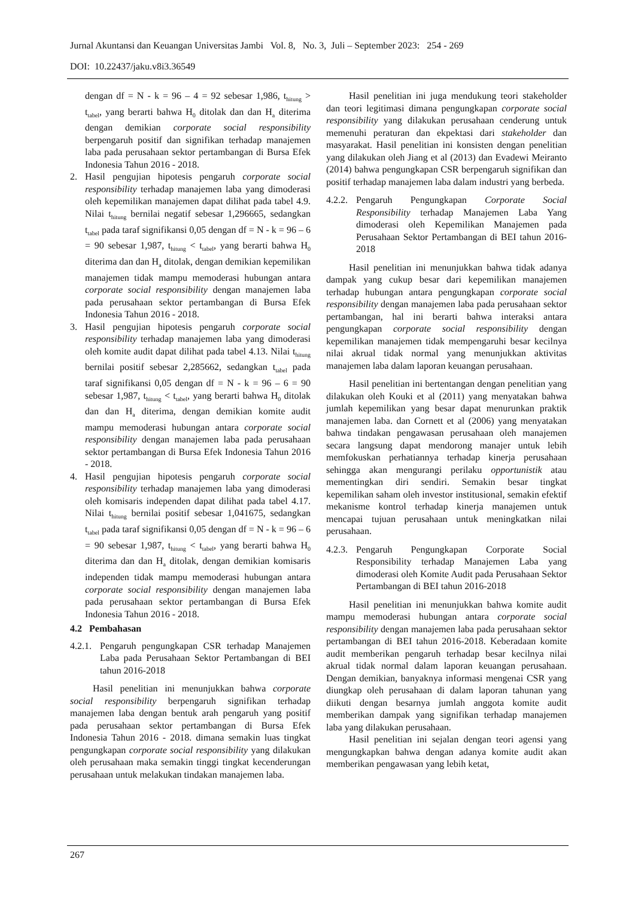Jurnal Akuntansi dan Keuangan Universitas Jambi Vol. 8, No. 3, Juli – September 2023: 254 - 269
DOI: 10.22437/jaku.v8i3.36549
dengan df = N - k = 96 – 4 = 92 sebesar 1,986, t<sub>hitung</sub> > t<sub>tabel</sub>, yang berarti bahwa H<sub>0</sub> ditolak dan dan H<sub>a</sub> diterima dengan demikian corporate social responsibility berpengaruh positif dan signifikan terhadap manajemen laba pada perusahaan sektor pertambangan di Bursa Efek Indonesia Tahun 2016 - 2018.
2. Hasil pengujian hipotesis pengaruh corporate social responsibility terhadap manajemen laba yang dimoderasi oleh kepemilikan manajemen dapat dilihat pada tabel 4.9. Nilai t<sub>hitung</sub> bernilai negatif sebesar 1,296665, sedangkan t<sub>tabel</sub> pada taraf signifikansi 0,05 dengan df = N - k = 96 – 6 = 90 sebesar 1,987, t<sub>hitung</sub> < t<sub>tabel</sub>, yang berarti bahwa H<sub>0</sub> diterima dan dan H<sub>a</sub> ditolak, dengan demikian kepemilikan manajemen tidak mampu memoderasi hubungan antara corporate social responsibility dengan manajemen laba pada perusahaan sektor pertambangan di Bursa Efek Indonesia Tahun 2016 - 2018.
3. Hasil pengujian hipotesis pengaruh corporate social responsibility terhadap manajemen laba yang dimoderasi oleh komite audit dapat dilihat pada tabel 4.13. Nilai t<sub>hitung</sub> bernilai positif sebesar 2,285662, sedangkan t<sub>tabel</sub> pada taraf signifikansi 0,05 dengan df = N - k = 96 – 6 = 90 sebesar 1,987, t<sub>hitung</sub> < t<sub>tabel</sub>, yang berarti bahwa H<sub>0</sub> ditolak dan dan H<sub>a</sub> diterima, dengan demikian komite audit mampu memoderasi hubungan antara corporate social responsibility dengan manajemen laba pada perusahaan sektor pertambangan di Bursa Efek Indonesia Tahun 2016 - 2018.
4. Hasil pengujian hipotesis pengaruh corporate social responsibility terhadap manajemen laba yang dimoderasi oleh komisaris independen dapat dilihat pada tabel 4.17. Nilai t<sub>hitung</sub> bernilai positif sebesar 1,041675, sedangkan t<sub>tabel</sub> pada taraf signifikansi 0,05 dengan df = N - k = 96 – 6 = 90 sebesar 1,987, t<sub>hitung</sub> < t<sub>tabel</sub>, yang berarti bahwa H<sub>0</sub> diterima dan dan H<sub>a</sub> ditolak, dengan demikian komisaris independen tidak mampu memoderasi hubungan antara corporate social responsibility dengan manajemen laba pada perusahaan sektor pertambangan di Bursa Efek Indonesia Tahun 2016 - 2018.
4.2 Pembahasan
4.2.1.
Pengaruh pengungkapan CSR terhadap Manajemen Laba pada Perusahaan Sektor Pertambangan di BEI tahun 2016-2018
Hasil penelitian ini menunjukkan bahwa corporate social responsibility berpengaruh signifikan terhadap manajemen laba dengan bentuk arah pengaruh yang positif pada perusahaan sektor pertambangan di Bursa Efek Indonesia Tahun 2016 - 2018. dimana semakin luas tingkat pengungkapan corporate social responsibility yang dilakukan oleh perusahaan maka semakin tinggi tingkat kecenderungan perusahaan untuk melakukan tindakan manajemen laba.
Hasil penelitian ini juga mendukung teori stakeholder dan teori legitimasi dimana pengungkapan corporate social responsibility yang dilakukan perusahaan cenderung untuk memenuhi peraturan dan ekpektasi dari stakeholder dan masyarakat. Hasil penelitian ini konsisten dengan penelitian yang dilakukan oleh Jiang et al (2013) dan Evadewi Meiranto (2014) bahwa pengungkapan CSR berpengaruh signifikan dan positif terhadap manajemen laba dalam industri yang berbeda.
4.2.2.
Pengaruh Pengungkapan Corporate Social Responsibility terhadap Manajemen Laba Yang dimoderasi oleh Kepemilikan Manajemen pada Perusahaan Sektor Pertambangan di BEI tahun 2016-2018
Hasil penelitian ini menunjukkan bahwa tidak adanya dampak yang cukup besar dari kepemilikan manajemen terhadap hubungan antara pengungkapan corporate social responsibility dengan manajemen laba pada perusahaan sektor pertambangan, hal ini berarti bahwa interaksi antara pengungkapan corporate social responsibility dengan kepemilikan manajemen tidak mempengaruhi besar kecilnya nilai akrual tidak normal yang menunjukkan aktivitas manajemen laba dalam laporan keuangan perusahaan.
Hasil penelitian ini bertentangan dengan penelitian yang dilakukan oleh Kouki et al (2011) yang menyatakan bahwa jumlah kepemilikan yang besar dapat menurunkan praktik manajemen laba. dan Cornett et al (2006) yang menyatakan bahwa tindakan pengawasan perusahaan oleh manajemen secara langsung dapat mendorong manajer untuk lebih memfokuskan perhatiannya terhadap kinerja perusahaan sehingga akan mengurangi perilaku opportunistik atau mementingkan diri sendiri. Semakin besar tingkat kepemilikan saham oleh investor institusional, semakin efektif mekanisme kontrol terhadap kinerja manajemen untuk mencapai tujuan perusahaan untuk meningkatkan nilai perusahaan.
4.2.3.
Pengaruh Pengungkapan Corporate Social Responsibility terhadap Manajemen Laba yang dimoderasi oleh Komite Audit pada Perusahaan Sektor Pertambangan di BEI tahun 2016-2018
Hasil penelitian ini menunjukkan bahwa komite audit mampu memoderasi hubungan antara corporate social responsibility dengan manajemen laba pada perusahaan sektor pertambangan di BEI tahun 2016-2018. Keberadaan komite audit memberikan pengaruh terhadap besar kecilnya nilai akrual tidak normal dalam laporan keuangan perusahaan. Dengan demikian, banyaknya informasi mengenai CSR yang diungkap oleh perusahaan di dalam laporan tahunan yang diikuti dengan besarnya jumlah anggota komite audit memberikan dampak yang signifikan terhadap manajemen laba yang dilakukan perusahaan.
Hasil penelitian ini sejalan dengan teori agensi yang mengungkapkan bahwa dengan adanya komite audit akan memberikan pengawasan yang lebih ketat,
267